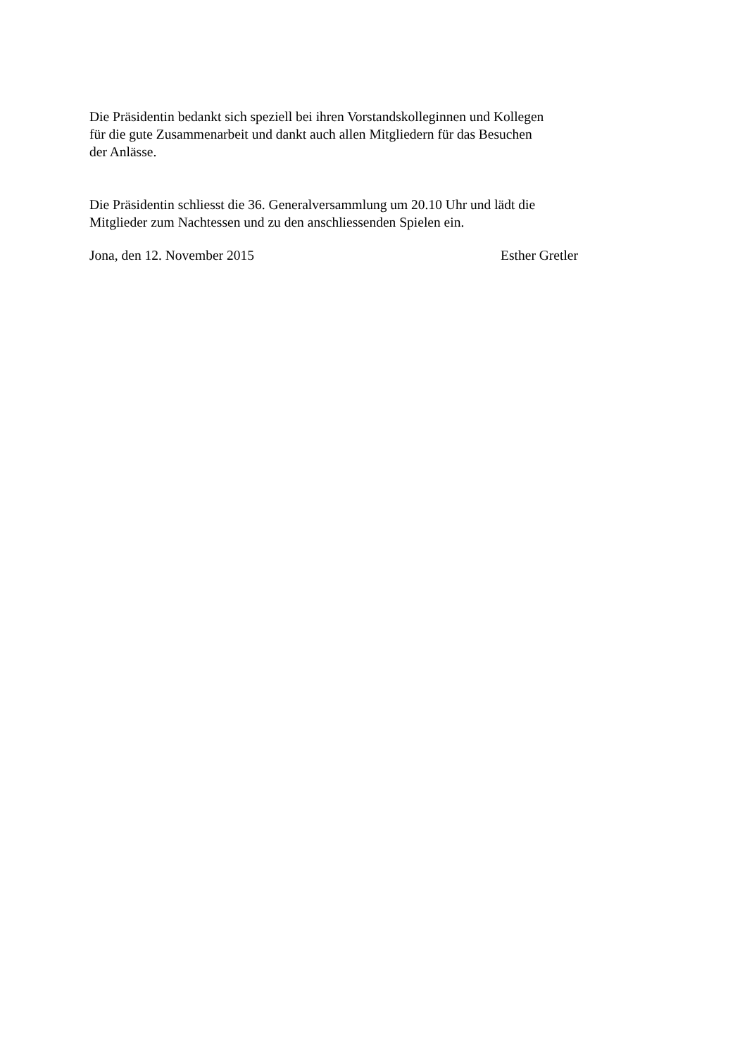Die Präsidentin bedankt sich speziell bei ihren Vorstandskolleginnen und Kollegen
für die gute Zusammenarbeit und dankt auch allen Mitgliedern für das Besuchen
der Anlässe.
Die Präsidentin schliesst die 36. Generalversammlung um 20.10 Uhr und lädt die
Mitglieder zum Nachtessen und zu den anschliessenden Spielen ein.
Jona, den 12. November 2015 Esther Gretler